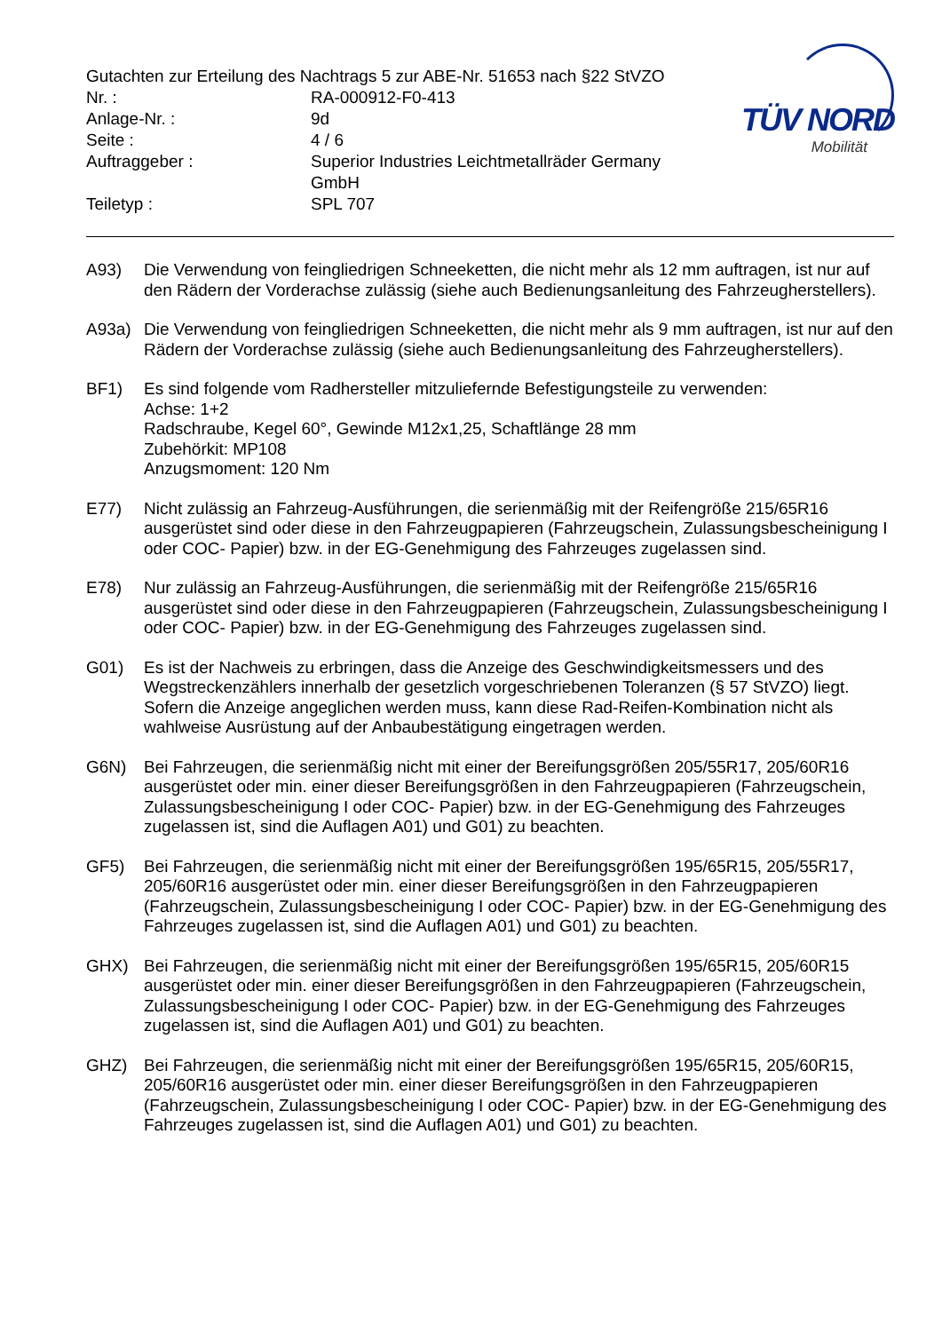Gutachten zur Erteilung des Nachtrags 5 zur ABE-Nr. 51653 nach §22 StVZO
Nr. : RA-000912-F0-413
Anlage-Nr. : 9d
Seite : 4 / 6
Auftraggeber : Superior Industries Leichtmetallräder Germany GmbH
Teiletyp : SPL 707
TÜV NORD
Mobilität
A93) Die Verwendung von feingliedrigen Schneeketten, die nicht mehr als 12 mm auftragen, ist nur auf den Rädern der Vorderachse zulässig (siehe auch Bedienungsanleitung des Fahrzeugherstellers).
A93a) Die Verwendung von feingliedrigen Schneeketten, die nicht mehr als 9 mm auftragen, ist nur auf den Rädern der Vorderachse zulässig (siehe auch Bedienungsanleitung des Fahrzeugherstellers).
BF1) Es sind folgende vom Radhersteller mitzuliefernde Befestigungsteile zu verwenden:
Achse: 1+2
Radschraube, Kegel 60°, Gewinde M12x1,25, Schaftlänge 28 mm
Zubehörkit: MP108
Anzugsmoment: 120 Nm
E77) Nicht zulässig an Fahrzeug-Ausführungen, die serienmäßig mit der Reifengröße 215/65R16 ausgerüstet sind oder diese in den Fahrzeugpapieren (Fahrzeugschein, Zulassungsbescheinigung I oder COC- Papier) bzw. in der EG-Genehmigung des Fahrzeuges zugelassen sind.
E78) Nur zulässig an Fahrzeug-Ausführungen, die serienmäßig mit der Reifengröße 215/65R16 ausgerüstet sind oder diese in den Fahrzeugpapieren (Fahrzeugschein, Zulassungsbescheinigung I oder COC- Papier) bzw. in der EG-Genehmigung des Fahrzeuges zugelassen sind.
G01) Es ist der Nachweis zu erbringen, dass die Anzeige des Geschwindigkeitsmessers und des Wegstreckenzählers innerhalb der gesetzlich vorgeschriebenen Toleranzen (§ 57 StVZO) liegt. Sofern die Anzeige angeglichen werden muss, kann diese Rad-Reifen-Kombination nicht als wahlweise Ausrüstung auf der Anbaubestätigung eingetragen werden.
G6N) Bei Fahrzeugen, die serienmäßig nicht mit einer der Bereifungsgrößen 205/55R17, 205/60R16 ausgerüstet oder min. einer dieser Bereifungsgrößen in den Fahrzeugpapieren (Fahrzeugschein, Zulassungsbescheinigung I oder COC- Papier) bzw. in der EG-Genehmigung des Fahrzeuges zugelassen ist, sind die Auflagen A01) und G01) zu beachten.
GF5) Bei Fahrzeugen, die serienmäßig nicht mit einer der Bereifungsgrößen 195/65R15, 205/55R17, 205/60R16 ausgerüstet oder min. einer dieser Bereifungsgrößen in den Fahrzeugpapieren (Fahrzeugschein, Zulassungsbescheinigung I oder COC- Papier) bzw. in der EG-Genehmigung des Fahrzeuges zugelassen ist, sind die Auflagen A01) und G01) zu beachten.
GHX) Bei Fahrzeugen, die serienmäßig nicht mit einer der Bereifungsgrößen 195/65R15, 205/60R15 ausgerüstet oder min. einer dieser Bereifungsgrößen in den Fahrzeugpapieren (Fahrzeugschein, Zulassungsbescheinigung I oder COC- Papier) bzw. in der EG-Genehmigung des Fahrzeuges zugelassen ist, sind die Auflagen A01) und G01) zu beachten.
GHZ) Bei Fahrzeugen, die serienmäßig nicht mit einer der Bereifungsgrößen 195/65R15, 205/60R15, 205/60R16 ausgerüstet oder min. einer dieser Bereifungsgrößen in den Fahrzeugpapieren (Fahrzeugschein, Zulassungsbescheinigung I oder COC- Papier) bzw. in der EG-Genehmigung des Fahrzeuges zugelassen ist, sind die Auflagen A01) und G01) zu beachten.